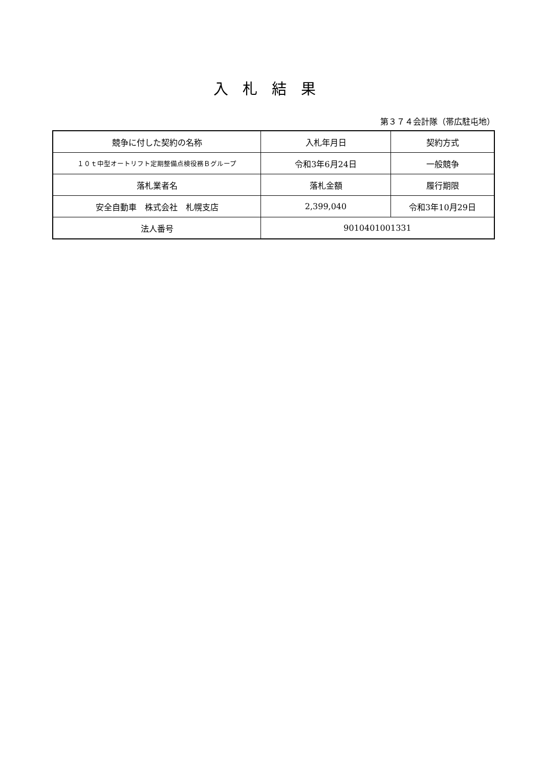入札結果
第３７４会計隊（帯広駐屯地）
| 競争に付した契約の名称 | 入札年月日 | 契約方式 |
| １０ｔ中型オートリフト定期整備点検役務Ｂグループ | 令和3年6月24日 | 一般競争 |
| 落札業者名 | 落札金額 | 履行期限 |
| 安全自動車 株式会社 札幌支店 | 2,399,040 | 令和3年10月29日 |
| 法人番号 | 9010401001331 | |